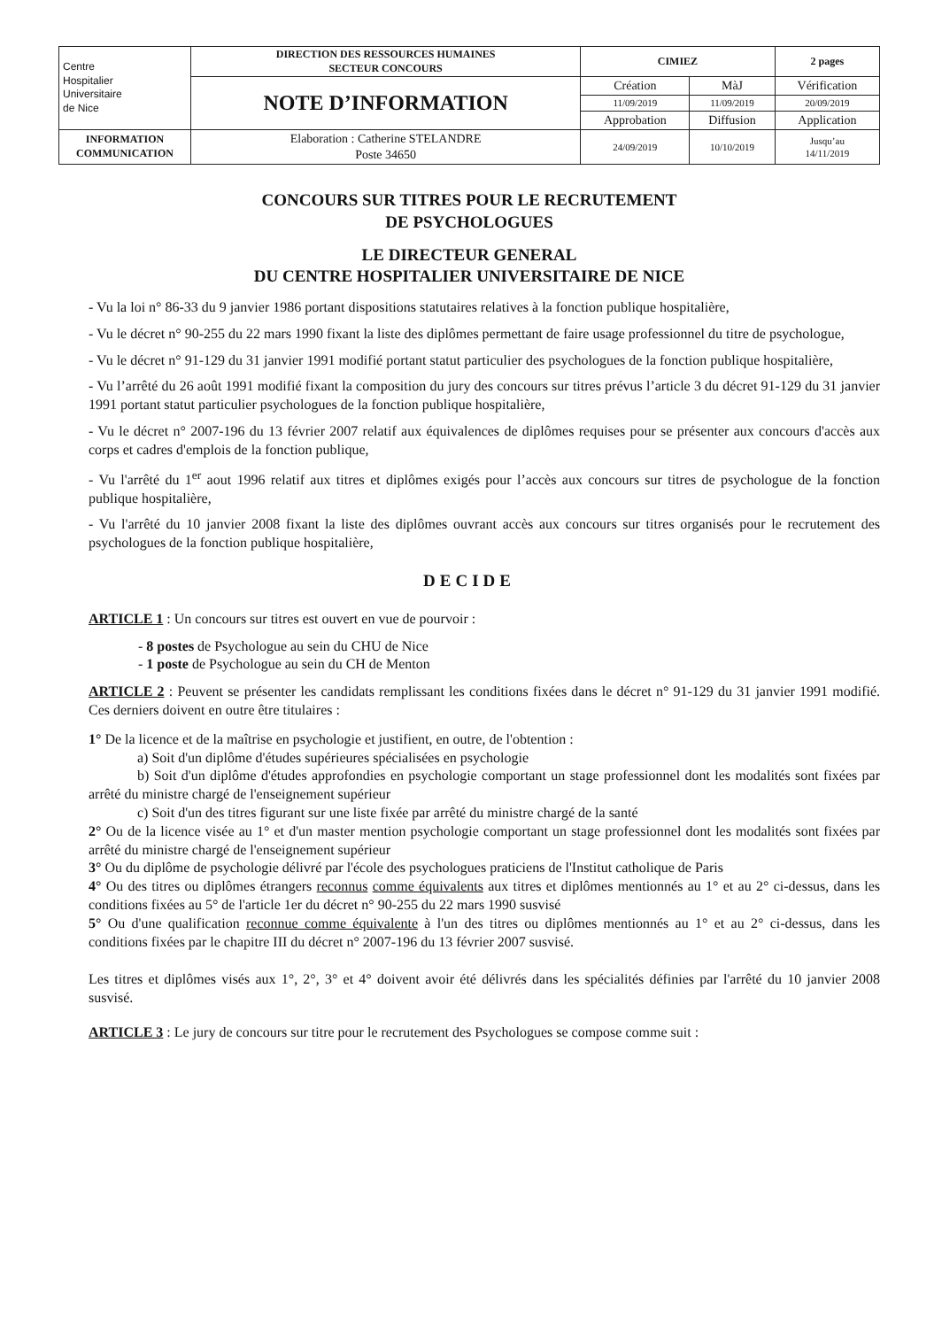| Centre Hospitalier Universitaire de Nice | DIRECTION DES RESSOURCES HUMAINES SECTEUR CONCOURS | CIMIEZ | | 2 pages |
| | NOTE D’INFORMATION | Création | MàJ | Vérification |
| | | 11/09/2019 | 11/09/2019 | 20/09/2019 |
| | | Approbation | Diffusion | Application |
| INFORMATION COMMUNICATION | Elaboration : Catherine STELANDRE Poste 34650 | 24/09/2019 | 10/10/2019 | Jusqu’au 14/11/2019 |
CONCOURS SUR TITRES POUR LE RECRUTEMENT
DE PSYCHOLOGUES
LE DIRECTEUR GENERAL
DU CENTRE HOSPITALIER UNIVERSITAIRE DE NICE
- Vu la loi n° 86-33 du 9 janvier 1986 portant dispositions statutaires relatives à la fonction publique hospitalière,
- Vu le décret n° 90-255 du 22 mars 1990 fixant la liste des diplômes permettant de faire usage professionnel du titre de psychologue,
- Vu le décret n° 91-129 du 31 janvier 1991 modifié portant statut particulier des psychologues de la fonction publique hospitalière,
- Vu l’arrêté du 26 août 1991 modifié fixant la composition du jury des concours sur titres prévus l’article 3 du décret 91-129 du 31 janvier 1991 portant statut particulier psychologues de la fonction publique hospitalière,
- Vu le décret n° 2007-196 du 13 février 2007 relatif aux équivalences de diplômes requises pour se présenter aux concours d'accès aux corps et cadres d'emplois de la fonction publique,
- Vu l'arrêté du 1<sup>er</sup> aout 1996 relatif aux titres et diplômes exigés pour l’accès aux concours sur titres de psychologue de la fonction publique hospitalière,
- Vu l'arrêté du 10 janvier 2008 fixant la liste des diplômes ouvrant accès aux concours sur titres organisés pour le recrutement des psychologues de la fonction publique hospitalière,
DECIDE
ARTICLE 1 : Un concours sur titres est ouvert en vue de pourvoir :
- 8 postes de Psychologue au sein du CHU de Nice
- 1 poste de Psychologue au sein du CH de Menton
ARTICLE 2 : Peuvent se présenter les candidats remplissant les conditions fixées dans le décret n° 91-129 du 31 janvier 1991 modifié. Ces derniers doivent en outre être titulaires :
1° De la licence et de la maîtrise en psychologie et justifient, en outre, de l'obtention :
a) Soit d'un diplôme d'études supérieures spécialisées en psychologie
b) Soit d'un diplôme d'études approfondies en psychologie comportant un stage professionnel dont les modalités sont fixées par arrêté du ministre chargé de l'enseignement supérieur
c) Soit d'un des titres figurant sur une liste fixée par arrêté du ministre chargé de la santé
2° Ou de la licence visée au 1° et d'un master mention psychologie comportant un stage professionnel dont les modalités sont fixées par arrêté du ministre chargé de l'enseignement supérieur
3° Ou du diplôme de psychologie délivré par l'école des psychologues praticiens de l'Institut catholique de Paris
4° Ou des titres ou diplômes étrangers reconnus comme équivalents aux titres et diplômes mentionnés au 1° et au 2° ci-dessus, dans les conditions fixées au 5° de l'article 1er du décret n° 90-255 du 22 mars 1990 susvisé
5° Ou d'une qualification reconnue comme équivalente à l'un des titres ou diplômes mentionnés au 1° et au 2° ci-dessus, dans les conditions fixées par le chapitre III du décret n° 2007-196 du 13 février 2007 susvisé.
Les titres et diplômes visés aux 1°, 2°, 3° et 4° doivent avoir été délivrés dans les spécialités définies par l'arrêté du 10 janvier 2008 susvisé.
ARTICLE 3 : Le jury de concours sur titre pour le recrutement des Psychologues se compose comme suit :